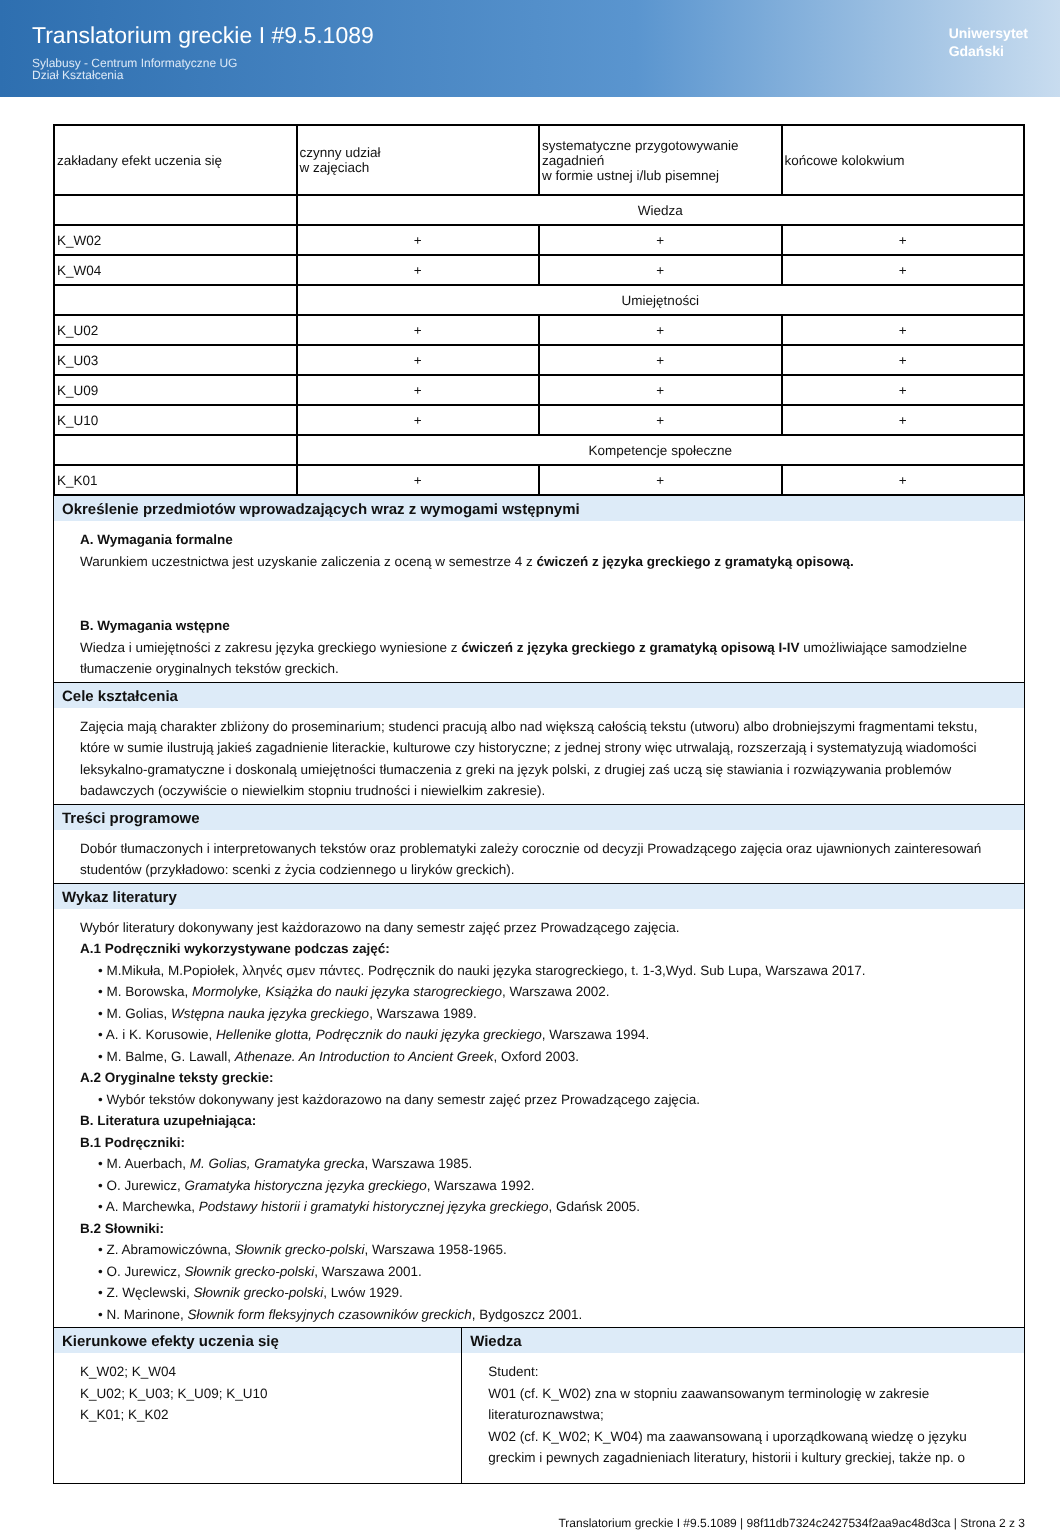Translatorium greckie I #9.5.1089
Sylabusy - Centrum Informatyczne UG
Dział Kształcenia
Uniwersytet
Gdański
| zakładany efekt uczenia się | czynny udział w zajęciach | systematyczne przygotowywanie zagadnień w formie ustnej i/lub pisemnej | końcowe kolokwium |
| | Wiedza | | |
| K_W02 | + | + | + |
| K_W04 | + | + | + |
| | Umiejętności | | |
| K_U02 | + | + | + |
| K_U03 | + | + | + |
| K_U09 | + | + | + |
| K_U10 | + | + | + |
| | Kompetencje społeczne | | |
| K_K01 | + | + | + |
Określenie przedmiotów wprowadzających wraz z wymogami wstępnymi
A. Wymagania formalne
Warunkiem uczestnictwa jest uzyskanie zaliczenia z oceną w semestrze 4 z ćwiczeń z języka greckiego z gramatyką opisową.
B. Wymagania wstępne
Wiedza i umiejętności z zakresu języka greckiego wyniesione z ćwiczeń z języka greckiego z gramatyką opisową I-IV umożliwiające samodzielne tłumaczenie oryginalnych tekstów greckich.
Cele kształcenia
Zajęcia mają charakter zbliżony do proseminarium; studenci pracują albo nad większą całością tekstu (utworu) albo drobniejszymi fragmentami tekstu, które w sumie ilustrują jakieś zagadnienie literackie, kulturowe czy historyczne; z jednej strony więc utrwalają, rozszerzają i systematyzują wiadomości leksykalno-gramatyczne i doskonalą umiejętności tłumaczenia z greki na język polski, z drugiej zaś uczą się stawiania i rozwiązywania problemów badawczych (oczywiście o niewielkim stopniu trudności i niewielkim zakresie).
Treści programowe
Dobór tłumaczonych i interpretowanych tekstów oraz problematyki zależy corocznie od decyzji Prowadzącego zajęcia oraz ujawnionych zainteresowań studentów (przykładowo: scenki z życia codziennego u liryków greckich).
Wykaz literatury
Wybór literatury dokonywany jest każdorazowo na dany semestr zajęć przez Prowadzącego zajęcia.
A.1 Podręczniki wykorzystywane podczas zajęć:
• M.Mikuła, M.Popiołek, λληνές σμεν πάντες. Podręcznik do nauki języka starogreckiego, t. 1-3,Wyd. Sub Lupa, Warszawa 2017.
• M. Borowska, Mormolyke, Książka do nauki języka starogreckiego, Warszawa 2002.
• M. Golias, Wstępna nauka języka greckiego, Warszawa 1989.
• A. i K. Korusowie, Hellenike glotta, Podręcznik do nauki języka greckiego, Warszawa 1994.
• M. Balme, G. Lawall, Athenaze. An Introduction to Ancient Greek, Oxford 2003.
A.2 Oryginalne teksty greckie:
• Wybór tekstów dokonywany jest każdorazowo na dany semestr zajęć przez Prowadzącego zajęcia.
B. Literatura uzupełniająca:
B.1 Podręczniki:
• M. Auerbach, M. Golias, Gramatyka grecka, Warszawa 1985.
• O. Jurewicz, Gramatyka historyczna języka greckiego, Warszawa 1992.
• A. Marchewka, Podstawy historii i gramatyki historycznej języka greckiego, Gdańsk 2005.
B.2 Słowniki:
• Z. Abramowiczówna, Słownik grecko-polski, Warszawa 1958-1965.
• O. Jurewicz, Słownik grecko-polski, Warszawa 2001.
• Z. Węclewski, Słownik grecko-polski, Lwów 1929.
• N. Marinone, Słownik form fleksyjnych czasowników greckich, Bydgoszcz 2001.
Kierunkowe efekty uczenia się
K_W02; K_W04
K_U02; K_U03; K_U09; K_U10
K_K01; K_K02
Wiedza
Student:
W01 (cf. K_W02) zna w stopniu zaawansowanym terminologię w zakresie literaturoznawstwa;
W02 (cf. K_W02; K_W04) ma zaawansowaną i uporządkowaną wiedzę o języku greckim i pewnych zagadnieniach literatury, historii i kultury greckiej, także np. o
Translatorium greckie I #9.5.1089 | 98f11db7324c2427534f2aa9ac48d3ca | Strona 2 z 3